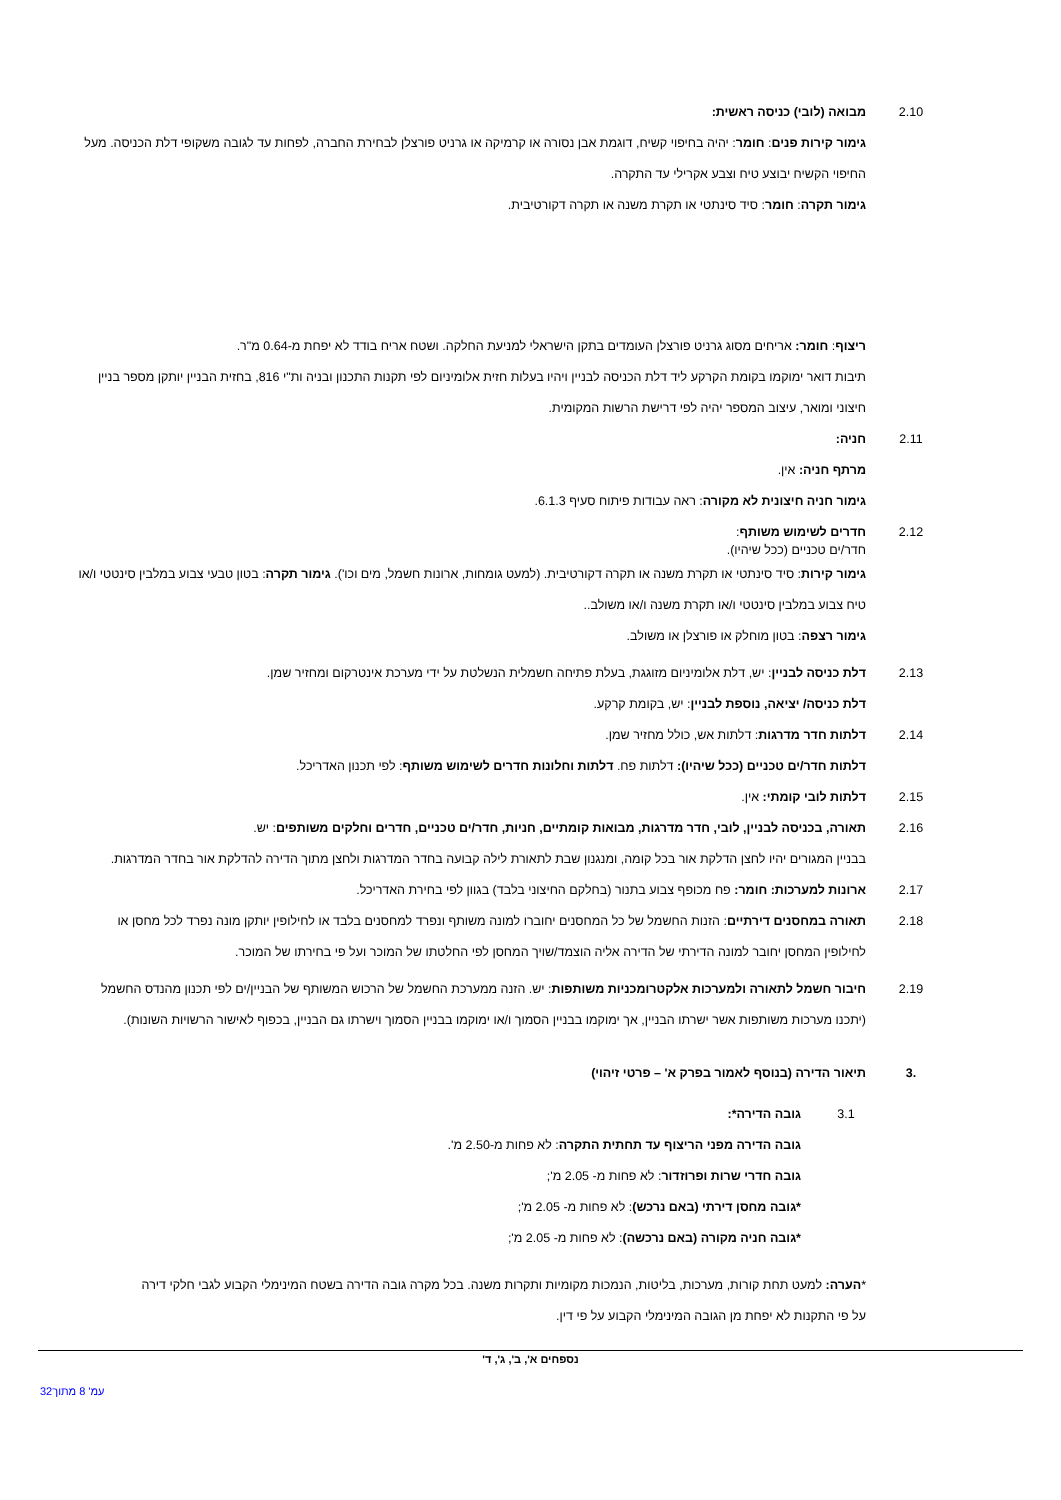2.10 מבואה (לובי) כניסה ראשית:
גימור קירות פנים: חומר: יהיה בחיפוי קשיח, דוגמת אבן נסורה או קרמיקה או גרניט פורצלן לבחירת החברה, לפחות עד לגובה משקופי דלת הכניסה. מעל החיפוי הקשיח יבוצע טיח וצבע אקרילי עד התקרה.
גימור תקרה: חומר: סיד סינתטי או תקרת משנה או תקרה דקורטיבית.
ריצוף: חומר: אריחים מסוג גרניט פורצלן העומדים בתקן הישראלי למניעת החלקה. ושטח אריח בודד לא יפחת מ-0.64 מ"ר.
תיבות דואר ימוקמו בקומת הקרקע ליד דלת הכניסה לבניין ויהיו בעלות חזית אלומיניום לפי תקנות התכנון ובניה ות"י 816, בחזית הבניין יותקן מספר בניין חיצוני ומואר, עיצוב המספר יהיה לפי דרישת הרשות המקומית.
2.11 חניה:
מרתף חניה: אין.
גימור חניה חיצונית לא מקורה: ראה עבודות פיתוח סעיף 6.1.3.
2.12 חדרים לשימוש משותף:
חדר/ים טכניים (ככל שיהיו).
גימור קירות: סיד סינתטי או תקרת משנה או תקרה דקורטיבית. (למעט גומחות, ארונות חשמל, מים וכו'). גימור תקרה: בטון טבעי צבוע במלבין סינטטי ו/או טיח צבוע במלבין סינטטי ו/או תקרת משנה ו/או משולב..
גימור רצפה: בטון מוחלק או פורצלן או משולב.
2.13 דלת כניסה לבניין: יש, דלת אלומיניום מזוגגת, בעלת פתיחה חשמלית הנשלטת על ידי מערכת אינטרקום ומחזיר שמן.
דלת כניסה/ יציאה, נוספת לבניין: יש, בקומת קרקע.
2.14 דלתות חדר מדרגות: דלתות אש, כולל מחזיר שמן.
דלתות חדר/ים טכניים (ככל שיהיו): דלתות פח. דלתות וחלונות חדרים לשימוש משותף: לפי תכנון האדריכל.
2.15 דלתות לובי קומתי: אין.
2.16 תאורה, בכניסה לבניין, לובי, חדר מדרגות, מבואות קומתיים, חניות, חדר/ים טכניים, חדרים וחלקים משותפים: יש.
בבניין המגורים יהיו לחצן הדלקת אור בכל קומה, ומנגנון שבת לתאורת לילה קבועה בחדר המדרגות ולחצן מתוך הדירה להדלקת אור בחדר המדרגות.
2.17 ארונות למערכות: חומר: פח מכופף צבוע בתנור (בחלקם החיצוני בלבד) בגוון לפי בחירת האדריכל.
2.18 תאורה במחסנים דירתיים: הזנות החשמל של כל המחסנים יחוברו למונה משותף ונפרד למחסנים בלבד או לחילופין יותקן מונה נפרד לכל מחסן או לחילופין המחסן יחובר למונה הדירתי של הדירה אליה הוצמד/שויך המחסן לפי החלטתו של המוכר ועל פי בחירתו של המוכר.
2.19 חיבור חשמל לתאורה ולמערכות אלקטרומכניות משותפות: יש. הזנה ממערכת החשמל של הרכוש המשותף של הבניין/ים לפי תכנון מהנדס החשמל (יתכנו מערכות משותפות אשר ישרתו הבניין, אך ימוקמו בבניין הסמוך ו/או ימוקמו בבניין הסמוך וישרתו גם הבניין, בכפוף לאישור הרשויות השונות).
.3 תיאור הדירה (בנוסף לאמור בפרק א' – פרטי זיהוי)
3.1 גובה הדירה*:
גובה הדירה מפני הריצוף עד תחתית התקרה: לא פחות מ-2.50 מ'.
גובה חדרי שרות ופרוזדור: לא פחות מ- 2.05 מ';
*גובה מחסן דירתי (באם נרכש): לא פחות מ- 2.05 מ';
*גובה חניה מקורה (באם נרכשה): לא פחות מ- 2.05 מ';
*הערה: למעט תחת קורות, מערכות, בליטות, הנמכות מקומיות ותקרות משנה. בכל מקרה גובה הדירה בשטח המינימלי הקבוע לגבי חלקי דירה על פי התקנות לא יפחת מן הגובה המינימלי הקבוע על פי דין.
נספחים א', ב', ג', ד'
32עמ' 8 מתוך